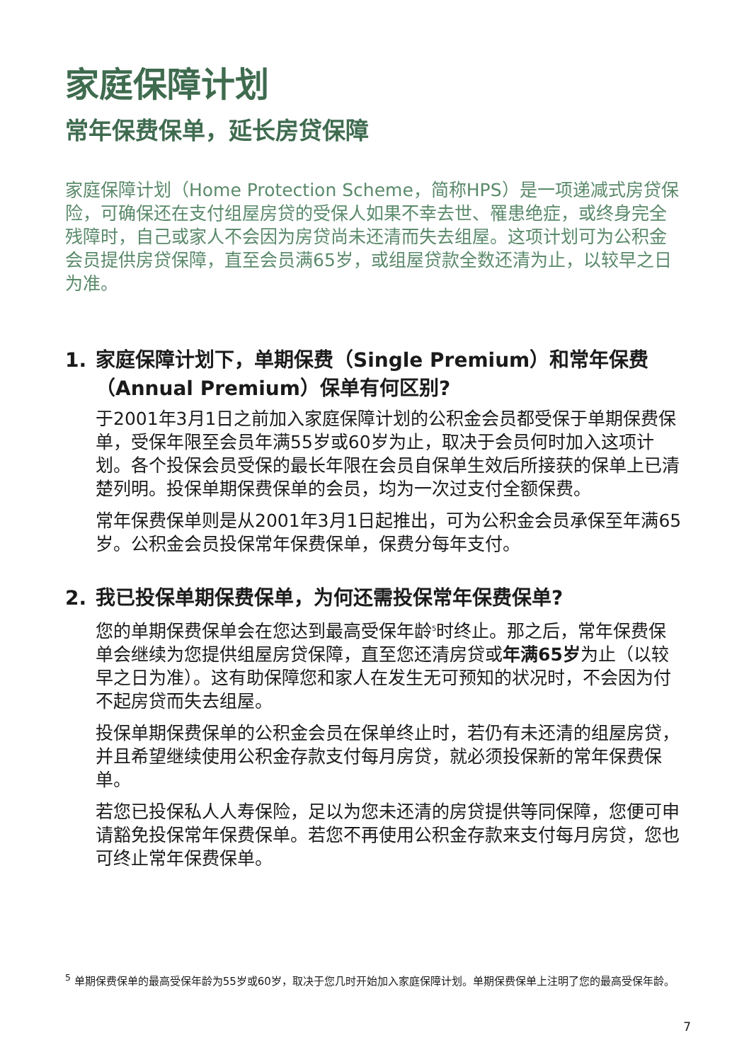家庭保障计划
常年保费保单，延长房贷保障
家庭保障计划（Home Protection Scheme，简称HPS）是一项递减式房贷保险，可确保还在支付组屋房贷的受保人如果不幸去世、罹患绝症，或终身完全残障时，自己或家人不会因为房贷尚未还清而失去组屋。这项计划可为公积金会员提供房贷保障，直至会员满65岁，或组屋贷款全数还清为止，以较早之日为准。
1. 家庭保障计划下，单期保费（Single Premium）和常年保费（Annual Premium）保单有何区别?
于2001年3月1日之前加入家庭保障计划的公积金会员都受保于单期保费保单，受保年限至会员年满55岁或60岁为止，取决于会员何时加入这项计划。各个投保会员受保的最长年限在会员自保单生效后所接获的保单上已清楚列明。投保单期保费保单的会员，均为一次过支付全额保费。
常年保费保单则是从2001年3月1日起推出，可为公积金会员承保至年满65岁。公积金会员投保常年保费保单，保费分每年支付。
2. 我已投保单期保费保单，为何还需投保常年保费保单?
您的单期保费保单会在您达到最高受保年龄<sup>5</sup>时终止。那之后，常年保费保单会继续为您提供组屋房贷保障，直至您还清房贷或年满65岁为止（以较早之日为准）。这有助保障您和家人在发生无可预知的状况时，不会因为付不起房贷而失去组屋。
投保单期保费保单的公积金会员在保单终止时，若仍有未还清的组屋房贷，并且希望继续使用公积金存款支付每月房贷，就必须投保新的常年保费保单。
若您已投保私人人寿保险，足以为您未还清的房贷提供等同保障，您便可申请豁免投保常年保费保单。若您不再使用公积金存款来支付每月房贷，您也可终止常年保费保单。
<sup>5</sup> 单期保费保单的最高受保年龄为55岁或60岁，取决于您几时开始加入家庭保障计划。单期保费保单上注明了您的最高受保年龄。
7